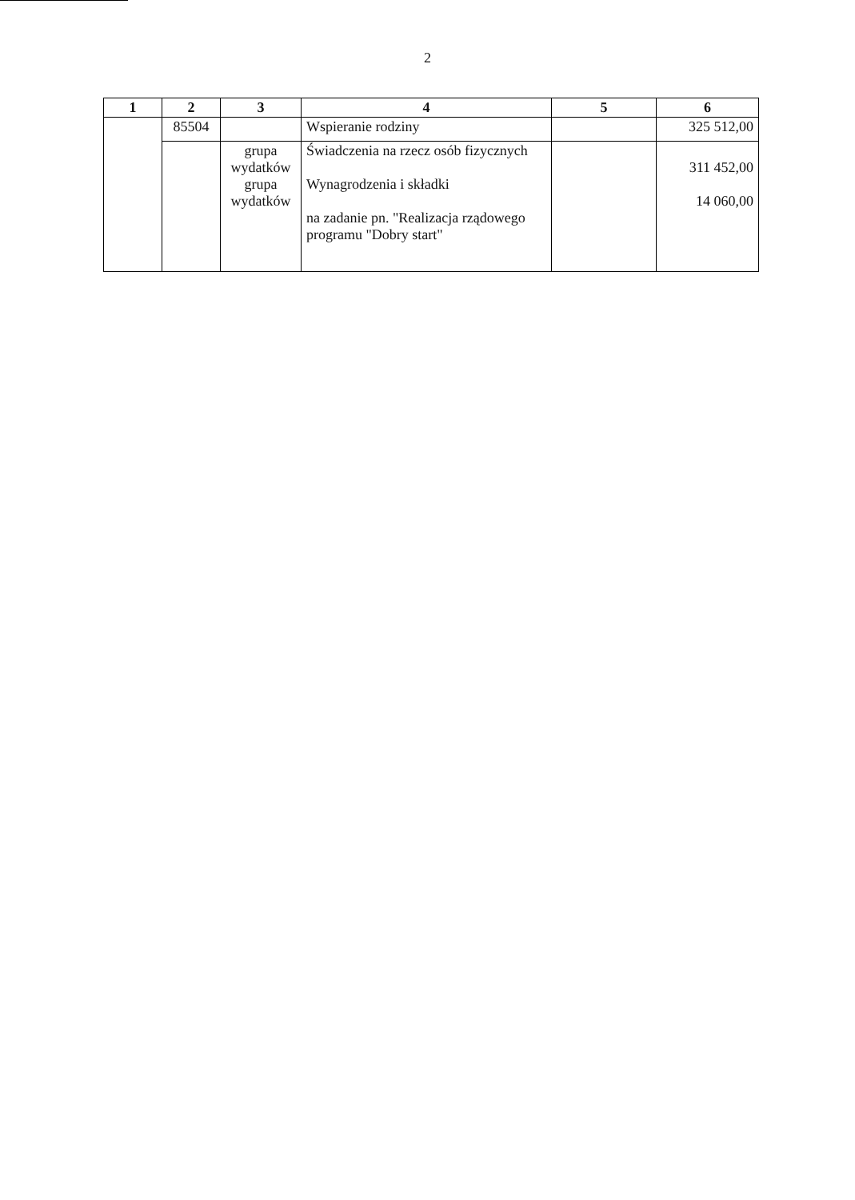2
| 1 | 2 | 3 | 4 | 5 | 6 |
| --- | --- | --- | --- | --- | --- |
| | 85504 | | Wspieranie rodziny | | 325 512,00 |
| | | grupa wydatków grupa wydatków | Świadczenia na rzecz osób fizycznych Wynagrodzenia i składki na zadanie pn. "Realizacja rządowego programu "Dobry start" | | 311 452,00 14 060,00 |